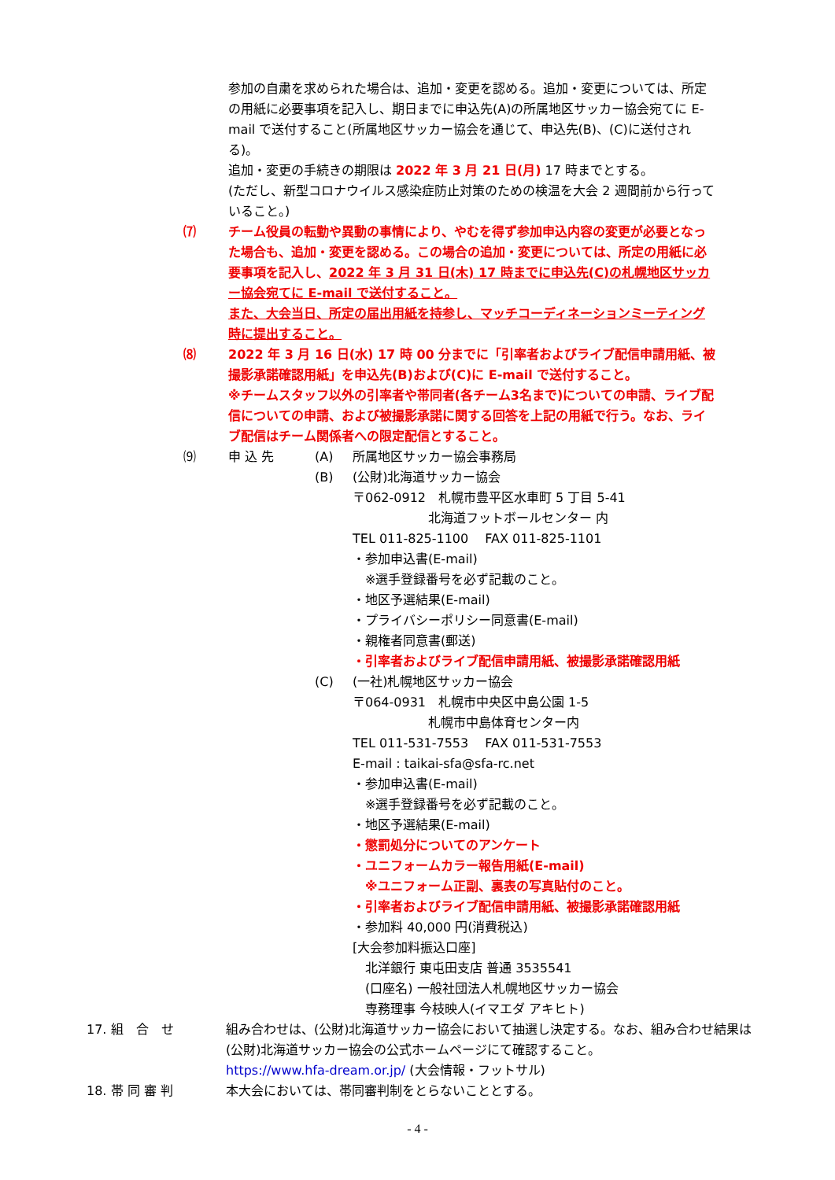参加の自粛を求められた場合は、追加・変更を認める。追加・変更については、所定の用紙に必要事項を記入し、期日までに申込先(A)の所属地区サッカー協会宛てに E-mail で送付すること(所属地区サッカー協会を通じて、申込先(B)、(C)に送付される)。
追加・変更の手続きの期限は 2022 年 3 月 21 日(月) 17 時までとする。
(ただし、新型コロナウイルス感染症防止対策のための検温を大会 2 週間前から行っていること。)
⑺ チーム役員の転勤や異動の事情により、やむを得ず参加申込内容の変更が必要となった場合も、追加・変更を認める。この場合の追加・変更については、所定の用紙に必要事項を記入し、2022 年 3 月 31 日(木) 17 時までに申込先(C)の札幌地区サッカー協会宛てに E-mail で送付すること。
また、大会当日、所定の届出用紙を持参し、マッチコーディネーションミーティング時に提出すること。
⑻ 2022 年 3 月 16 日(水) 17 時 00 分までに「引率者およびライブ配信申請用紙、被撮影承諾確認用紙」を申込先(B)および(C)に E-mail で送付すること。
※チームスタッフ以外の引率者や帯同者(各チーム3名まで)についての申請、ライブ配信についての申請、および被撮影承諾に関する回答を上記の用紙で行う。なお、ライブ配信はチーム関係者への限定配信とすること。
⑼ 申 込 先 (A) 所属地区サッカー協会事務局
(B) (公財)北海道サッカー協会
〒062-0912　札幌市豊平区水車町 5 丁目 5-41
　　　　　　北海道フットボールセンター 内
TEL 011-825-1100　 FAX 011-825-1101
・参加申込書(E-mail)
　※選手登録番号を必ず記載のこと。
・地区予選結果(E-mail)
・プライバシーポリシー同意書(E-mail)
・親権者同意書(郵送)
・引率者およびライブ配信申請用紙、被撮影承諾確認用紙
(C) (一社)札幌地区サッカー協会
〒064-0931　札幌市中央区中島公園 1-5
　　　　　　札幌市中島体育センター内
TEL 011-531-7553　 FAX 011-531-7553
E-mail : taikai-sfa@sfa-rc.net
・参加申込書(E-mail)
　※選手登録番号を必ず記載のこと。
・地区予選結果(E-mail)
・懲罰処分についてのアンケート
・ユニフォームカラー報告用紙(E-mail)
　※ユニフォーム正副、裏表の写真貼付のこと。
・引率者およびライブ配信申請用紙、被撮影承諾確認用紙
・参加料 40,000 円(消費税込)
[大会参加料振込口座]
　北洋銀行 東屯田支店 普通 3535541
　(口座名) 一般社団法人札幌地区サッカー協会
　専務理事 今枝映人(イマエダ アキヒト)
17. 組　合　せ 組み合わせは、(公財)北海道サッカー協会において抽選し決定する。なお、組み合わせ結果は(公財)北海道サッカー協会の公式ホームページにて確認すること。
https://www.hfa-dream.or.jp/ (大会情報・フットサル)
18. 帯 同 審 判 本大会においては、帯同審判制をとらないこととする。
- 4 -